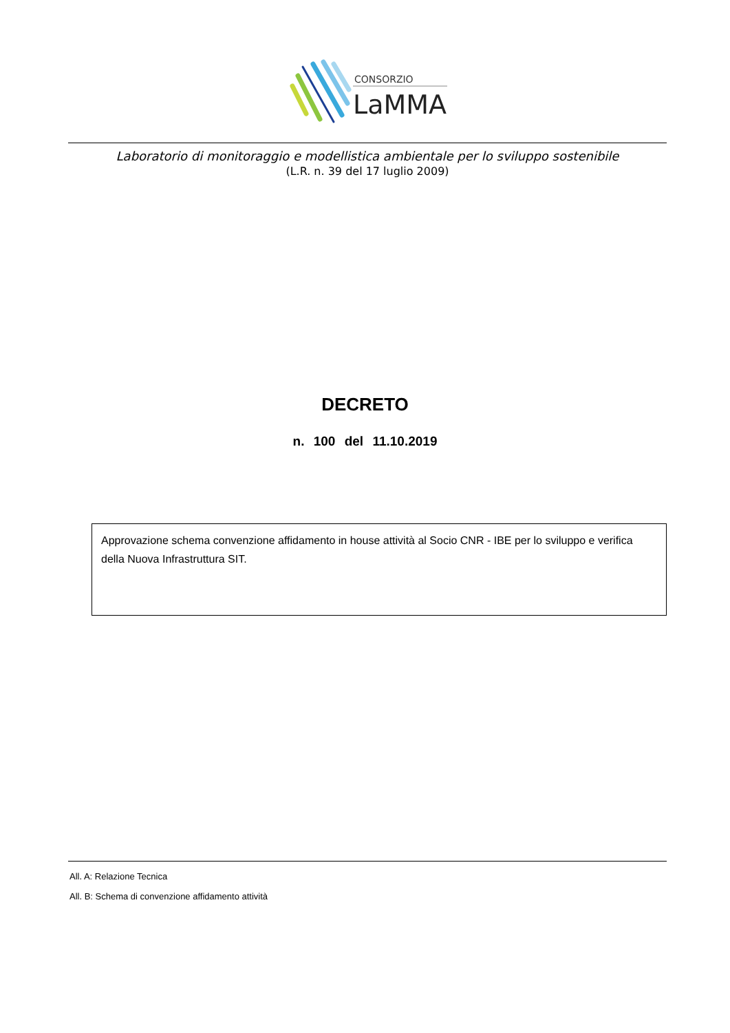CONSORZIO
LaMMA
Laboratorio di monitoraggio e modellistica ambientale per lo sviluppo sostenibile
(L.R. n. 39 del 17 luglio 2009)
DECRETO
n. 100 del 11.10.2019
Approvazione schema convenzione affidamento in house attività al Socio CNR - IBE per lo sviluppo e verifica della Nuova Infrastruttura SIT.
All. A: Relazione Tecnica
All. B: Schema di convenzione affidamento attività